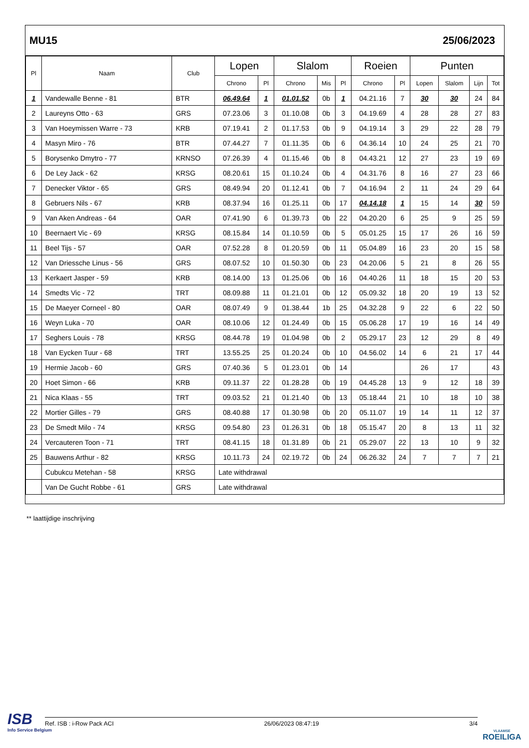MU15 25/06/2023
| Pl | Naam | Club | Lopen | | Slalom | | | Roeien | | Punten | | | |
| --- | --- | --- | --- | --- | --- | --- | --- | --- | --- | --- | --- | --- | --- |
| | | | Chrono | Pl | Chrono | Mis | Pl | Chrono | Pl | Lopen | Slalom | Lijn | Tot |
| 1 | Vandewalle Benne - 81 | BTR | 06.49.64 | 1 | 01.01.52 | 0b | 1 | 04.21.16 | 7 | 30 | 30 | 24 | 84 |
| 2 | Laureyns Otto - 63 | GRS | 07.23.06 | 3 | 01.10.08 | 0b | 3 | 04.19.69 | 4 | 28 | 28 | 27 | 83 |
| 3 | Van Hoeymissen Warre - 73 | KRB | 07.19.41 | 2 | 01.17.53 | 0b | 9 | 04.19.14 | 3 | 29 | 22 | 28 | 79 |
| 4 | Masyn Miro - 76 | BTR | 07.44.27 | 7 | 01.11.35 | 0b | 6 | 04.36.14 | 10 | 24 | 25 | 21 | 70 |
| 5 | Borysenko Dmytro - 77 | KRNSO | 07.26.39 | 4 | 01.15.46 | 0b | 8 | 04.43.21 | 12 | 27 | 23 | 19 | 69 |
| 6 | De Ley Jack - 62 | KRSG | 08.20.61 | 15 | 01.10.24 | 0b | 4 | 04.31.76 | 8 | 16 | 27 | 23 | 66 |
| 7 | Denecker Viktor - 65 | GRS | 08.49.94 | 20 | 01.12.41 | 0b | 7 | 04.16.94 | 2 | 11 | 24 | 29 | 64 |
| 8 | Gebruers Nils - 67 | KRB | 08.37.94 | 16 | 01.25.11 | 0b | 17 | 04.14.18 | 1 | 15 | 14 | 30 | 59 |
| 9 | Van Aken Andreas - 64 | OAR | 07.41.90 | 6 | 01.39.73 | 0b | 22 | 04.20.20 | 6 | 25 | 9 | 25 | 59 |
| 10 | Beernaert Vic - 69 | KRSG | 08.15.84 | 14 | 01.10.59 | 0b | 5 | 05.01.25 | 15 | 17 | 26 | 16 | 59 |
| 11 | Beel Tijs - 57 | OAR | 07.52.28 | 8 | 01.20.59 | 0b | 11 | 05.04.89 | 16 | 23 | 20 | 15 | 58 |
| 12 | Van Driessche Linus - 56 | GRS | 08.07.52 | 10 | 01.50.30 | 0b | 23 | 04.20.06 | 5 | 21 | 8 | 26 | 55 |
| 13 | Kerkaert Jasper - 59 | KRB | 08.14.00 | 13 | 01.25.06 | 0b | 16 | 04.40.26 | 11 | 18 | 15 | 20 | 53 |
| 14 | Smedts Vic - 72 | TRT | 08.09.88 | 11 | 01.21.01 | 0b | 12 | 05.09.32 | 18 | 20 | 19 | 13 | 52 |
| 15 | De Maeyer Corneel - 80 | OAR | 08.07.49 | 9 | 01.38.44 | 1b | 25 | 04.32.28 | 9 | 22 | 6 | 22 | 50 |
| 16 | Weyn Luka - 70 | OAR | 08.10.06 | 12 | 01.24.49 | 0b | 15 | 05.06.28 | 17 | 19 | 16 | 14 | 49 |
| 17 | Seghers Louis - 78 | KRSG | 08.44.78 | 19 | 01.04.98 | 0b | 2 | 05.29.17 | 23 | 12 | 29 | 8 | 49 |
| 18 | Van Eycken Tuur - 68 | TRT | 13.55.25 | 25 | 01.20.24 | 0b | 10 | 04.56.02 | 14 | 6 | 21 | 17 | 44 |
| 19 | Hermie Jacob - 60 | GRS | 07.40.36 | 5 | 01.23.01 | 0b | 14 | | | 26 | 17 | | 43 |
| 20 | Hoet Simon - 66 | KRB | 09.11.37 | 22 | 01.28.28 | 0b | 19 | 04.45.28 | 13 | 9 | 12 | 18 | 39 |
| 21 | Nica Klaas - 55 | TRT | 09.03.52 | 21 | 01.21.40 | 0b | 13 | 05.18.44 | 21 | 10 | 18 | 10 | 38 |
| 22 | Mortier Gilles - 79 | GRS | 08.40.88 | 17 | 01.30.98 | 0b | 20 | 05.11.07 | 19 | 14 | 11 | 12 | 37 |
| 23 | De Smedt Milo - 74 | KRSG | 09.54.80 | 23 | 01.26.31 | 0b | 18 | 05.15.47 | 20 | 8 | 13 | 11 | 32 |
| 24 | Vercauteren Toon - 71 | TRT | 08.41.15 | 18 | 01.31.89 | 0b | 21 | 05.29.07 | 22 | 13 | 10 | 9 | 32 |
| 25 | Bauwens Arthur - 82 | KRSG | 10.11.73 | 24 | 02.19.72 | 0b | 24 | 06.26.32 | 24 | 7 | 7 | 7 | 21 |
| | Cubukcu Metehan - 58 | KRSG | Late withdrawal | | | | | | | | | | |
| | Van De Gucht Robbe - 61 | GRS | Late withdrawal | | | | | | | | | | |
** laattijdige inschrijving
ISB
Info Service Belgium
Ref. ISB : i-Row Pack ACI 26/06/2023 08:47:19 3/4
VLAAMSE
ROEILIGA